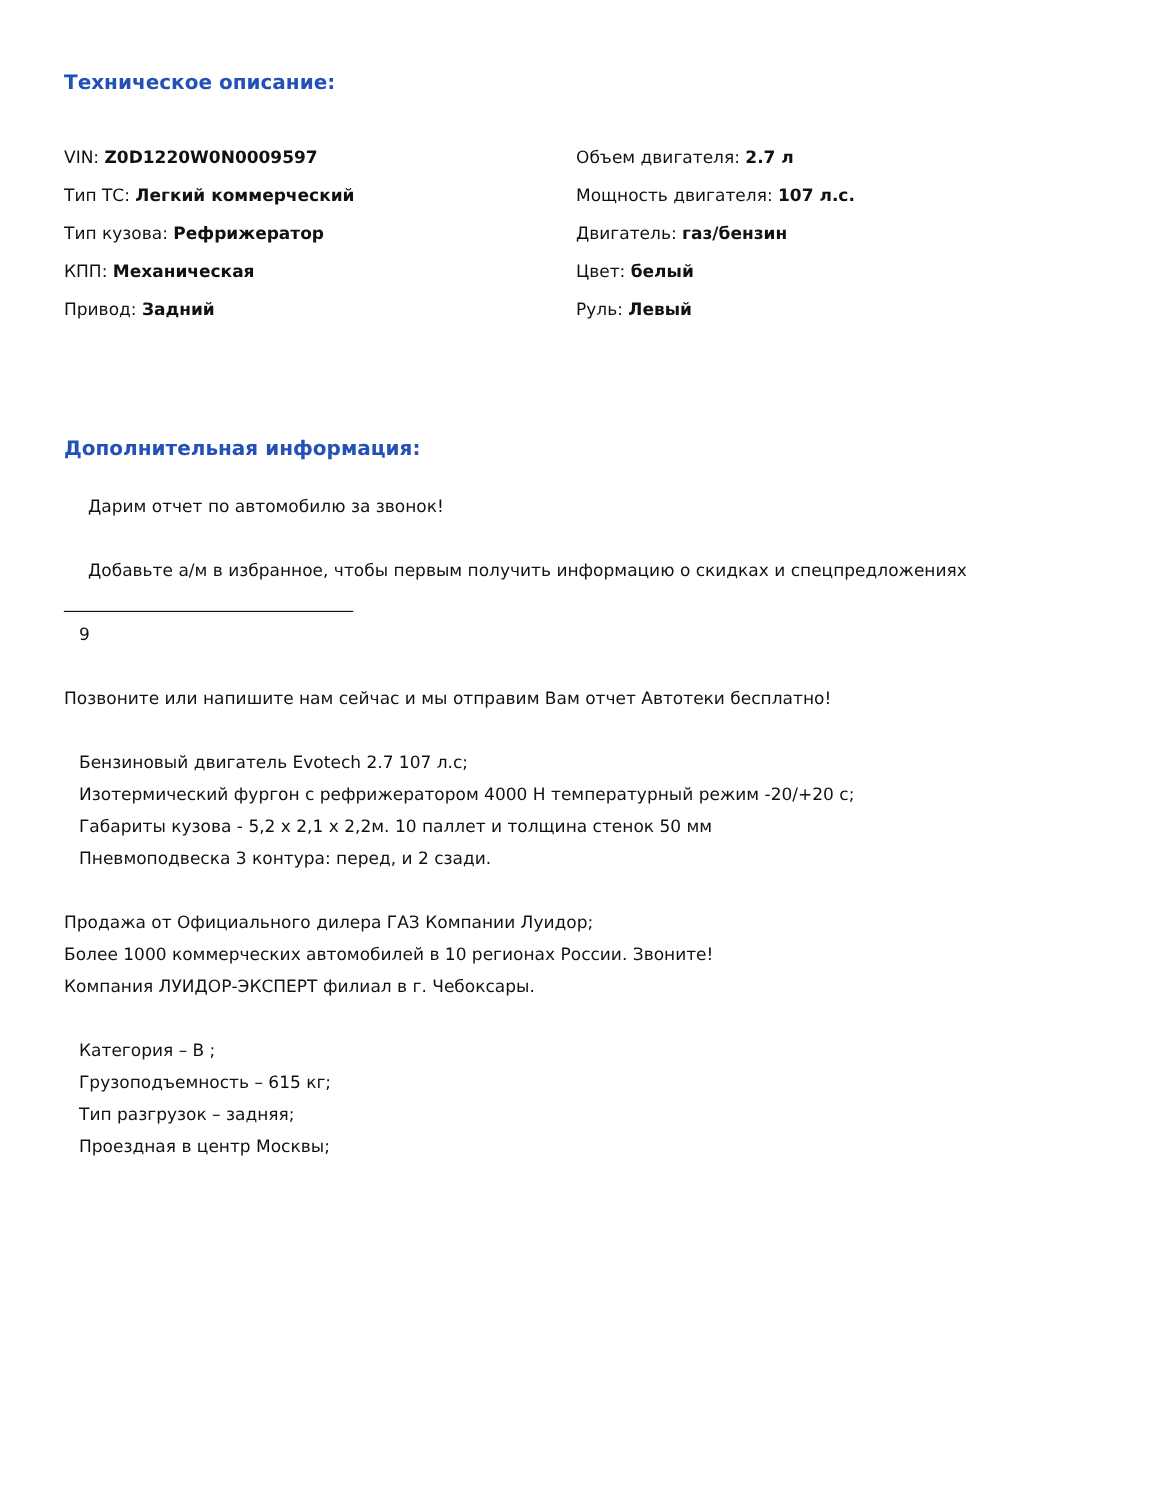Техническое описание:
VIN: Z0D1220W0N0009597
Тип ТС: Легкий коммерческий
Тип кузова: Рефрижератор
КПП: Механическая
Привод: Задний
Объем двигателя: 2.7 л
Мощность двигателя: 107 л.с.
Двигатель: газ/бензин
Цвет: белый
Руль: Левый
Дополнительная информация:
Дарим отчет по автомобилю за звонок!
Добавьте а/м в избранное, чтобы первым получить информацию о скидках и спецпредложениях
__________________________________
9
Позвоните или напишите нам сейчас и мы отправим Вам отчет Автотеки бесплатно!
Бензиновый двигатель Evotech 2.7 107 л.с;
Изотермический фургон с рефрижератором 4000 Н температурный режим -20/+20 с;
Габариты кузова - 5,2 х 2,1 х 2,2м. 10 паллет и толщина стенок 50 мм
Пневмоподвеска 3 контура: перед, и 2 сзади.
Продажа от Официального дилера ГАЗ Компании Луидор;
Более 1000 коммерческих автомобилей в 10 регионах России. Звоните!
Компания ЛУИДОР-ЭКСПЕРТ филиал в г. Чебоксары.
Категория – B ;
Грузоподъемность – 615 кг;
Тип разгрузок – задняя;
Проездная в центр Москвы;